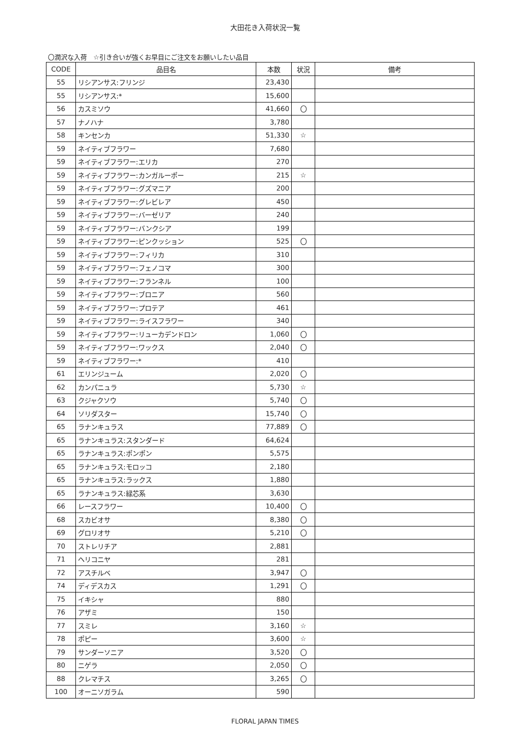大田花き入荷状況一覧
〇潤沢な入荷　☆引き合いが強くお早目にご注文をお願いしたい品目
| CODE | 品目名 | 本数 | 状況 | 備考 |
| --- | --- | --- | --- | --- |
| 55 | リシアンサス:フリンジ | 23,430 | | |
| 55 | リシアンサス:* | 15,600 | | |
| 56 | カスミソウ | 41,660 | 〇 | |
| 57 | ナノハナ | 3,780 | | |
| 58 | キンセンカ | 51,330 | ☆ | |
| 59 | ネイティブフラワー | 7,680 | | |
| 59 | ネイティブフラワー:エリカ | 270 | | |
| 59 | ネイティブフラワー:カンガルーポー | 215 | ☆ | |
| 59 | ネイティブフラワー:グズマニア | 200 | | |
| 59 | ネイティブフラワー:グレビレア | 450 | | |
| 59 | ネイティブフラワー:バーゼリア | 240 | | |
| 59 | ネイティブフラワー:バンクシア | 199 | | |
| 59 | ネイティブフラワー:ピンクッション | 525 | 〇 | |
| 59 | ネイティブフラワー:フィリカ | 310 | | |
| 59 | ネイティブフラワー:フェノコマ | 300 | | |
| 59 | ネイティブフラワー:フランネル | 100 | | |
| 59 | ネイティブフラワー:ブロニア | 560 | | |
| 59 | ネイティブフラワー:プロテア | 461 | | |
| 59 | ネイティブフラワー:ライスフラワー | 340 | | |
| 59 | ネイティブフラワー:リューカデンドロン | 1,060 | 〇 | |
| 59 | ネイティブフラワー:ワックス | 2,040 | 〇 | |
| 59 | ネイティブフラワー:* | 410 | | |
| 61 | エリンジューム | 2,020 | 〇 | |
| 62 | カンパニュラ | 5,730 | ☆ | |
| 63 | クジャクソウ | 5,740 | 〇 | |
| 64 | ソリダスター | 15,740 | 〇 | |
| 65 | ラナンキュラス | 77,889 | 〇 | |
| 65 | ラナンキュラス:スタンダード | 64,624 | | |
| 65 | ラナンキュラス:ポンポン | 5,575 | | |
| 65 | ラナンキュラス:モロッコ | 2,180 | | |
| 65 | ラナンキュラス:ラックス | 1,880 | | |
| 65 | ラナンキュラス:緑芯系 | 3,630 | | |
| 66 | レースフラワー | 10,400 | 〇 | |
| 68 | スカビオサ | 8,380 | 〇 | |
| 69 | グロリオサ | 5,210 | 〇 | |
| 70 | ストレリチア | 2,881 | | |
| 71 | ヘリコニヤ | 281 | | |
| 72 | アスチルベ | 3,947 | 〇 | |
| 74 | ディデスカス | 1,291 | 〇 | |
| 75 | イキシャ | 880 | | |
| 76 | アザミ | 150 | | |
| 77 | スミレ | 3,160 | ☆ | |
| 78 | ポピー | 3,600 | ☆ | |
| 79 | サンダーソニア | 3,520 | 〇 | |
| 80 | ニゲラ | 2,050 | 〇 | |
| 88 | クレマチス | 3,265 | 〇 | |
| 100 | オーニソガラム | 590 | | |
FLORAL JAPAN TIMES